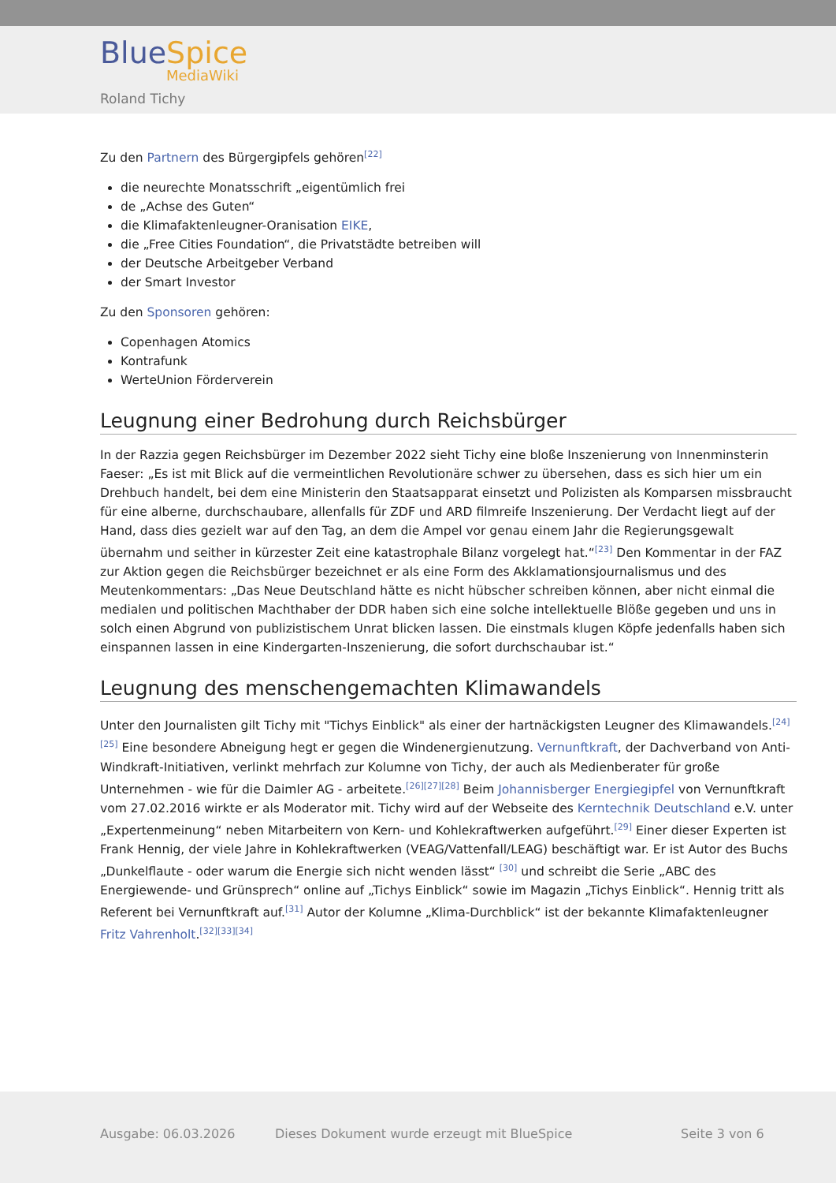BlueSpice
MediaWiki
Roland Tichy
Zu den Partnern des Bürgergipfels gehören<sup>[22]</sup>
die neurechte Monatsschrift „eigentümlich frei
de „Achse des Guten“
die Klimafaktenleugner-Oranisation EIKE,
die „Free Cities Foundation“, die Privatstädte betreiben will
der Deutsche Arbeitgeber Verband
der Smart Investor
Zu den Sponsoren gehören:
Copenhagen Atomics
Kontrafunk
WerteUnion Förderverein
Leugnung einer Bedrohung durch Reichsbürger
In der Razzia gegen Reichsbürger im Dezember 2022 sieht Tichy eine bloße Inszenierung von Innenminsterin Faeser: „Es ist mit Blick auf die vermeintlichen Revolutionäre schwer zu übersehen, dass es sich hier um ein Drehbuch handelt, bei dem eine Ministerin den Staatsapparat einsetzt und Polizisten als Komparsen missbraucht für eine alberne, durchschaubare, allenfalls für ZDF und ARD filmreife Inszenierung. Der Verdacht liegt auf der Hand, dass dies gezielt war auf den Tag, an dem die Ampel vor genau einem Jahr die Regierungsgewalt übernahm und seither in kürzester Zeit eine katastrophale Bilanz vorgelegt hat.“<sup>[23]</sup> Den Kommentar in der FAZ zur Aktion gegen die Reichsbürger bezeichnet er als eine Form des Akklamationsjournalismus und des Meutenkommentars: „Das Neue Deutschland hätte es nicht hübscher schreiben können, aber nicht einmal die medialen und politischen Machthaber der DDR haben sich eine solche intellektuelle Blöße gegeben und uns in solch einen Abgrund von publizistischem Unrat blicken lassen. Die einstmals klugen Köpfe jedenfalls haben sich einspannen lassen in eine Kindergarten-Inszenierung, die sofort durchschaubar ist.“
Leugnung des menschengemachten Klimawandels
Unter den Journalisten gilt Tichy mit "Tichys Einblick" als einer der hartnäckigsten Leugner des Klimawandels.<sup>[24][25]</sup> Eine besondere Abneigung hegt er gegen die Windenergienutzung. Vernunftkraft, der Dachverband von Anti-Windkraft-Initiativen, verlinkt mehrfach zur Kolumne von Tichy, der auch als Medienberater für große Unternehmen - wie für die Daimler AG - arbeitete.<sup>[26][27][28]</sup> Beim Johannisberger Energiegipfel von Vernunftkraft vom 27.02.2016 wirkte er als Moderator mit. Tichy wird auf der Webseite des Kerntechnik Deutschland e.V. unter „Expertenmeinung“ neben Mitarbeitern von Kern- und Kohlekraftwerken aufgeführt.<sup>[29]</sup> Einer dieser Experten ist Frank Hennig, der viele Jahre in Kohlekraftwerken (VEAG/Vattenfall/LEAG) beschäftigt war. Er ist Autor des Buchs „Dunkelflaute - oder warum die Energie sich nicht wenden lässt“ <sup>[30]</sup> und schreibt die Serie „ABC des Energiewende- und Grünsprech“ online auf „Tichys Einblick“ sowie im Magazin „Tichys Einblick“. Hennig tritt als Referent bei Vernunftkraft auf.<sup>[31]</sup> Autor der Kolumne „Klima-Durchblick“ ist der bekannte Klimafaktenleugner Fritz Vahrenholt.<sup>[32][33][34]</sup>
Ausgabe: 06.03.2026 Dieses Dokument wurde erzeugt mit BlueSpice Seite 3 von 6